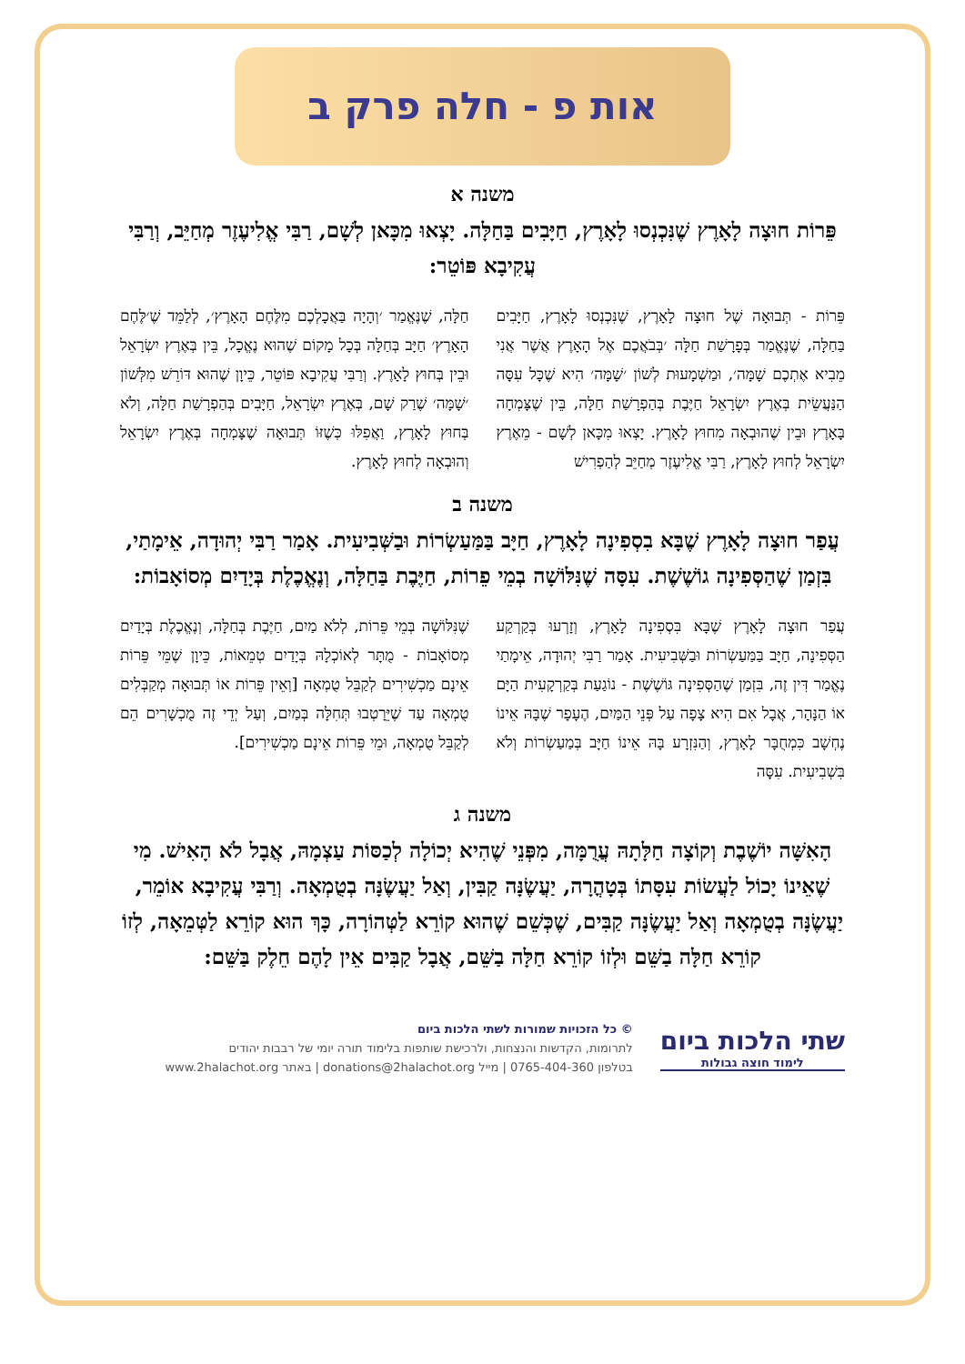אות פ - חלה פרק ב
משנה א
פֵּרוֹת חוּצָה לָאָרֶץ שֶׁנִּכְנְסוּ לָאָרֶץ, חַיָּבִים בַּחַלָּה. יָצְאוּ מִכָּאן לְשָׁם, רַבִּי אֱלִיעֶזֶר מְחַיֵּב, וְרַבִּי עֲקִיבָא פּוֹטֵר:
פֵּרוֹת - תְּבוּאָה שֶׁל חוּצָה לָאָרֶץ, שֶׁנִּכְנְסוּ לָאָרֶץ, חַיָּבִים בַּחַלָּה, שֶׁנֶּאֱמַר בְּפָרָשַׁת חַלָּה ׳בְּבֹאֲכֶם אֶל הָאָרֶץ אֲשֶׁר אֲנִי מֵבִיא אֶתְכֶם שָׁמָּה׳, וּמַשְׁמָעוּת לְשׁוֹן ׳שָׁמָּה׳ הִיא שֶׁכָּל עִסָּה הַנַּעֲשֵׂית בְּאֶרֶץ יִשְׂרָאֵל חַיֶּבֶת בְּהַפְרָשַׁת חַלָּה, בֵּין שֶׁצָּמְחָה בָּאָרֶץ וּבֵין שֶׁהוּבְאָה מִחוּץ לָאָרֶץ. יָצְאוּ מִכָּאן לְשָׁם - מֵאֶרֶץ יִשְׂרָאֵל לְחוּץ לָאָרֶץ, רַבִּי אֱלִיעֶזֶר מְחַיֵּב לְהַפְרִישׁ
חַלָּה, שֶׁנֶּאֱמַר ׳וְהָיָה בַּאֲכָלְכֶם מִלֶּחֶם הָאָרֶץ׳, לְלַמֵּד שֶׁ׳לֶּחֶם הָאָרֶץ׳ חַיָּב בְּחַלָּה בְּכָל מָקוֹם שֶׁהוּא נֶאֱכָל, בֵּין בְּאֶרֶץ יִשְׂרָאֵל וּבֵין בְּחוּץ לָאָרֶץ. וְרַבִּי עֲקִיבָא פּוֹטֵר, כֵּיוָן שֶׁהוּא דּוֹרֵשׁ מִלְּשׁוֹן ׳שָׁמָּה׳ שֶׁרַק שָׁם, בְּאֶרֶץ יִשְׂרָאֵל, חַיָּבִים בְּהַפְרָשַׁת חַלָּה, וְלֹא בְּחוּץ לָאָרֶץ, וַאֲפִלּוּ כְּשֶׁזּוֹ תְּבוּאָה שֶׁצָּמְחָה בְּאֶרֶץ יִשְׂרָאֵל וְהוּבְאָה לְחוּץ לָאָרֶץ.
משנה ב
עֲפַר חוּצָה לָאָרֶץ שֶׁבָּא בִסְפִינָה לָאָרֶץ, חַיָּב בַּמַּעַשְׂרוֹת וּבַשְּׁבִיעִית. אָמַר רַבִּי יְהוּדָה, אֵימָתַי, בִּזְמַן שֶׁהַסְּפִינָה גוֹשֶׁשֶׁת. עִסָּה שֶׁנִּלּוֹשָׁה בְמֵי פֵרוֹת, חַיֶּבֶת בַּחַלָּה, וְנֶאֱכֶלֶת בְּיָדַיִם מְסוֹאָבוֹת:
עֲפַר חוּצָה לָאָרֶץ שֶׁבָּא בִּסְפִינָה לָאָרֶץ, וְזָרְעוּ בְּקַרְקַע הַסְּפִינָה, חַיָּב בַּמַּעַשְׂרוֹת וּבַשְּׁבִיעִית. אָמַר רַבִּי יְהוּדָה, אֵימָתַי נֶאֱמַר דִּין זֶה, בִּזְמַן שֶׁהַסְּפִינָה גּוֹשֶׁשֶׁת - נוֹגַעַת בְּקַרְקָעִית הַיָּם אוֹ הַנָּהָר, אֲבָל אִם הִיא צָפָה עַל פְּנֵי הַמַּיִם, הֶעָפָר שֶׁבָּהּ אֵינוֹ נֶחְשָׁב כִּמְחֻבָּר לָאָרֶץ, וְהַנִּזְרָע בָּהּ אֵינוֹ חַיָּב בְּמַעַשְׂרוֹת וְלֹא בִּשְׁבִיעִית. עִסָּה
שֶׁנִּלּוֹשָׁה בְּמֵי פֵּרוֹת, לְלֹא מַיִם, חַיֶּבֶת בְּחַלָּה, וְנֶאֱכֶלֶת בְּיָדַיִם מְסוֹאָבוֹת - מֻתָּר לְאוֹכְלָהּ בְּיָדַיִם טְמֵאוֹת, כֵּיוָן שֶׁמֵּי פֵּרוֹת אֵינָם מַכְשִׁירִים לְקַבֵּל טֻמְאָה [וְאֵין פֵּרוֹת אוֹ תְּבוּאָה מְקַבְּלִים טֻמְאָה עַד שֶׁיֵּרָטְבוּ תְּחִלָּה בְּמַיִם, וְעַל יְדֵי זֶה מֻכְשָׁרִים הֵם לְקַבֵּל טֻמְאָה, וּמֵי פֵּרוֹת אֵינָם מַכְשִׁירִים].
משנה ג
הָאִשָּׁה יוֹשֶׁבֶת וְקוֹצָה חַלָּתָהּ עֲרֻמָּה, מִפְּנֵי שֶׁהִיא יְכוֹלָה לְכַסּוֹת עַצְמָהּ, אֲבָל לֹא הָאִישׁ. מִי שֶׁאֵינוֹ יָכוֹל לַעֲשׂוֹת עִסָּתוֹ בְּטָהֳרָה, יַעֲשֶׂנָּה קַבִּין, וְאַל יַעֲשֶׂנָּה בְטֻמְאָה. וְרַבִּי עֲקִיבָא אוֹמֵר, יַעֲשֶׂנָּה בְטֻמְאָה וְאַל יַעֲשֶׂנָּה קַבִּים, שֶׁכְּשֵׁם שֶׁהוּא קוֹרֵא לַטְּהוֹרָה, כָּךְ הוּא קוֹרֵא לַטְּמֵאָה, לְזוֹ קוֹרֵא חַלָּה בַשֵּׁם וּלְזוֹ קוֹרֵא חַלָּה בַשֵּׁם, אֲבָל קַבִּים אֵין לָהֶם חֵלֶק בַּשֵּׁם:
שתי הלכות ביום
לימוד חוצה גבולות
© כל הזכויות שמורות לשתי הלכות ביום
לתרומות, הקדשות והנצחות, ולרכישת שותפות בלימוד תורה יומי של רבבות יהודים
בטלפון 0765-404-360 | מייל donations@2halachot.org | באתר www.2halachot.org